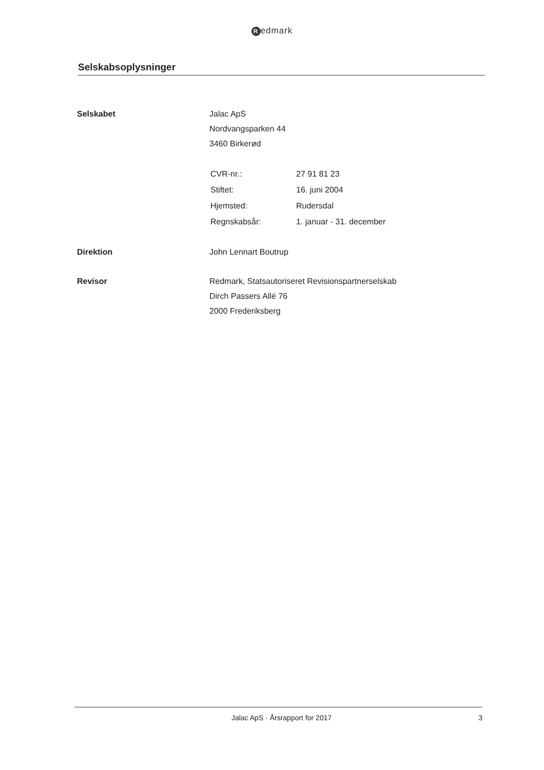Redmark
Selskabsoplysninger
| Selskabet | Jalac ApS Nordvangsparken 44 3460 Birkerød / CVR-nr.: / 27 91 81 23 / / Stiftet: / 16. juni 2004 / / Hjemsted: / Rudersdal / / Regnskabsår: / 1. januar - 31. december / |
| Direktion | John Lennart Boutrup |
| Revisor | Redmark, Statsautoriseret Revisionspartnerselskab Dirch Passers Allé 76 2000 Frederiksberg |
Jalac ApS · Årsrapport for 2017 3